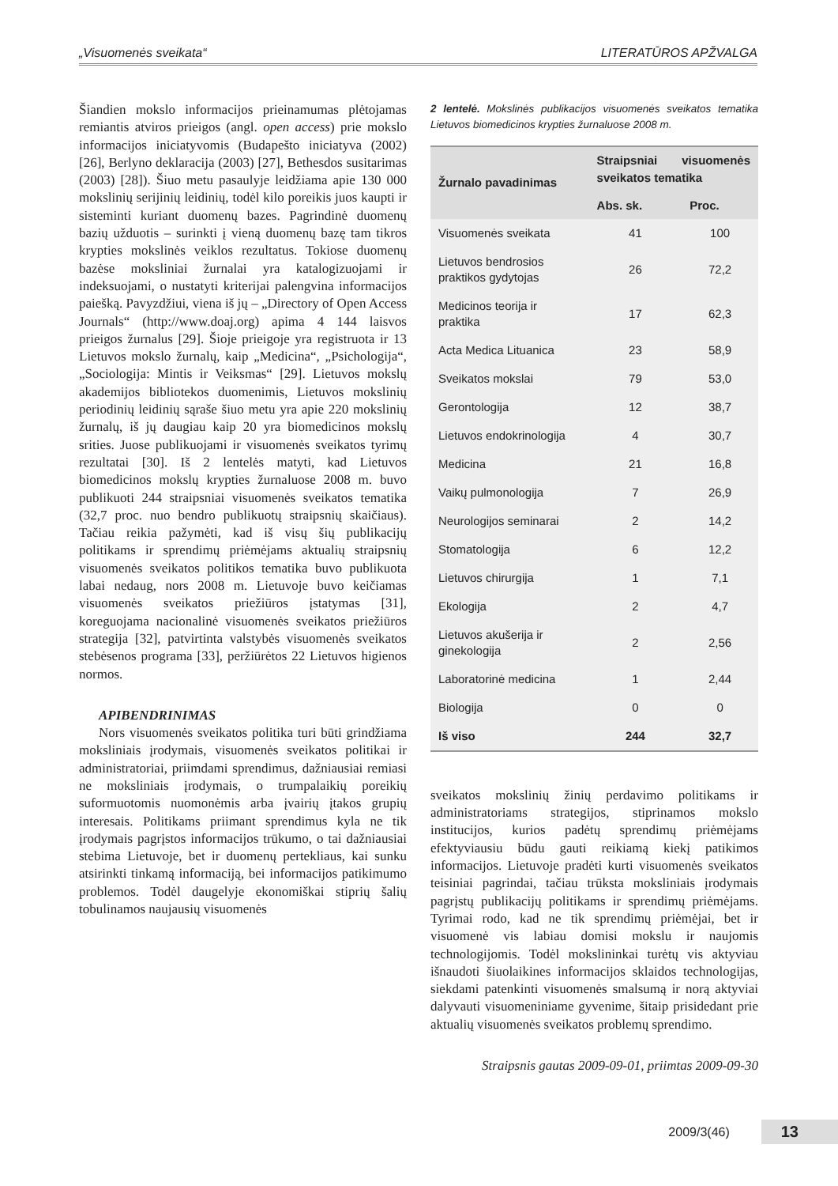„Visuomenės sveikata“LITERATŪROS APŽVALGA
Šiandien mokslo informacijos prieinamumas plėtojamas remiantis atviros prieigos (angl. open access) prie mokslo informacijos iniciatyvomis (Budapešto iniciatyva (2002) [26], Berlyno deklaracija (2003) [27], Bethesdos susitarimas (2003) [28]). Šiuo metu pasaulyje leidžiama apie 130 000 mokslinių serijinių leidinių, todėl kilo poreikis juos kaupti ir sisteminti kuriant duomenų bazes. Pagrindinė duomenų bazių užduotis – surinkti į vieną duomenų bazę tam tikros krypties mokslinės veiklos rezultatus. Tokiose duomenų bazėse moksliniai žurnalai yra katalogizuojami ir indeksuojami, o nustatyti kriterijai palengvina informacijos paiešką. Pavyzdžiui, viena iš jų – „Directory of Open Access Journals“ (http://www.doaj.org) apima 4 144 laisvos prieigos žurnalus [29]. Šioje prieigoje yra registruota ir 13 Lietuvos mokslo žurnalų, kaip „Medicina“, „Psichologija“, „Sociologija: Mintis ir Veiksmas“ [29]. Lietuvos mokslų akademijos bibliotekos duomenimis, Lietuvos mokslinių periodinių leidinių sąraše šiuo metu yra apie 220 mokslinių žurnalų, iš jų daugiau kaip 20 yra biomedicinos mokslų srities. Juose publikuojami ir visuomenės sveikatos tyrimų rezultatai [30]. Iš 2 lentelės matyti, kad Lietuvos biomedicinos mokslų krypties žurnaluose 2008 m. buvo publikuoti 244 straipsniai visuomenės sveikatos tematika (32,7 proc. nuo bendro publikuotų straipsnių skaičiaus). Tačiau reikia pažymėti, kad iš visų šių publikacijų politikams ir sprendimų priėmėjams aktualių straipsnių visuomenės sveikatos politikos tematika buvo publikuota labai nedaug, nors 2008 m. Lietuvoje buvo keičiamas visuomenės sveikatos priežiūros įstatymas [31], koreguojama nacionalinė visuomenės sveikatos priežiūros strategija [32], patvirtinta valstybės visuomenės sveikatos stebėsenos programa [33], peržiūrėtos 22 Lietuvos higienos normos.
APIBENDRINIMAS
Nors visuomenės sveikatos politika turi būti grindžiama moksliniais įrodymais, visuomenės sveikatos politikai ir administratoriai, priimdami sprendimus, dažniausiai remiasi ne moksliniais įrodymais, o trumpalaikių poreikių suformuotomis nuomonėmis arba įvairių įtakos grupių interesais. Politikams priimant sprendimus kyla ne tik įrodymais pagrįstos informacijos trūkumo, o tai dažniausiai stebima Lietuvoje, bet ir duomenų pertekliaus, kai sunku atsirinkti tinkamą informaciją, bei informacijos patikimumo problemos. Todėl daugelyje ekonomiškai stiprių šalių tobulinamos naujausių visuomenės
2 lentelė. Mokslinės publikacijos visuomenės sveikatos tematika Lietuvos biomedicinos krypties žurnaluose 2008 m.
| Žurnalo pavadinimas | Straipsniai visuomenės sveikatos tematika | |
| --- | --- | --- |
| | Abs. sk. | Proc. |
| Visuomenės sveikata | 41 | 100 |
| Lietuvos bendrosios praktikos gydytojas | 26 | 72,2 |
| Medicinos teorija ir praktika | 17 | 62,3 |
| Acta Medica Lituanica | 23 | 58,9 |
| Sveikatos mokslai | 79 | 53,0 |
| Gerontologija | 12 | 38,7 |
| Lietuvos endokrinologija | 4 | 30,7 |
| Medicina | 21 | 16,8 |
| Vaikų pulmonologija | 7 | 26,9 |
| Neurologijos seminarai | 2 | 14,2 |
| Stomatologija | 6 | 12,2 |
| Lietuvos chirurgija | 1 | 7,1 |
| Ekologija | 2 | 4,7 |
| Lietuvos akušerija ir ginekologija | 2 | 2,56 |
| Laboratorinė medicina | 1 | 2,44 |
| Biologija | 0 | 0 |
| Iš viso | 244 | 32,7 |
sveikatos mokslinių žinių perdavimo politikams ir administratoriams strategijos, stiprinamos mokslo institucijos, kurios padėtų sprendimų priėmėjams efektyviausiu būdu gauti reikiamą kiekį patikimos informacijos. Lietuvoje pradėti kurti visuomenės sveikatos teisiniai pagrindai, tačiau trūksta moksliniais įrodymais pagrįstų publikacijų politikams ir sprendimų priėmėjams. Tyrimai rodo, kad ne tik sprendimų priėmėjai, bet ir visuomenė vis labiau domisi mokslu ir naujomis technologijomis. Todėl mokslininkai turėtų vis aktyviau išnaudoti šiuolaikines informacijos sklaidos technologijas, siekdami patenkinti visuomenės smalsumą ir norą aktyviai dalyvauti visuomeniniame gyvenime, šitaip prisidedant prie aktualių visuomenės sveikatos problemų sprendimo.
Straipsnis gautas 2009-09-01, priimtas 2009-09-30
2009/3(46) 13